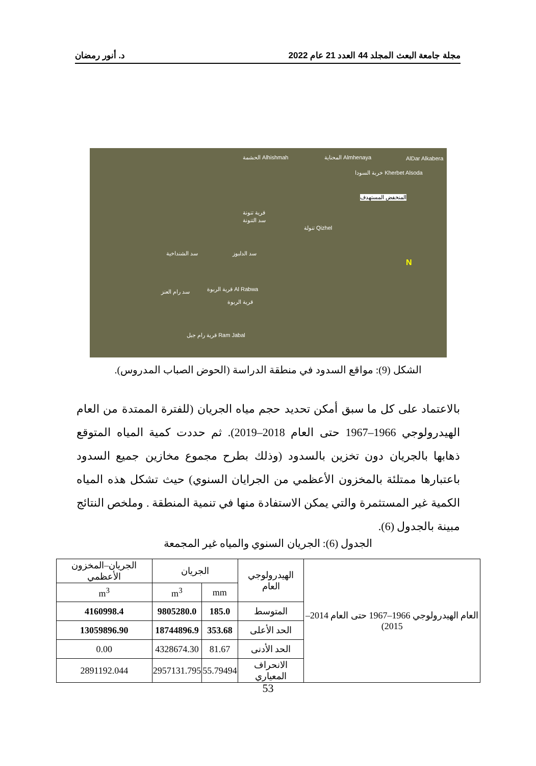مجلة جامعة البعث المجلد 44 العدد 21 عام 2022 د. أنور رمضان
Alhishmah الحشمة Almhenaya المحناية AlDar Alkabera
Kherbet Alsoda خربة السودا
المنخفض المستهدف
قرية تنونة
سد التنونة
Qizhel تنولة
سد الشنداخية سد الدلبوز
Al Rabwa قرية الربوة
قرية الربوة
سد رام العنز
Ram Jabal قرية رام جبل
N
الشكل (9): مواقع السدود في منطقة الدراسة (الحوض الصباب المدروس).
بالاعتماد على كل ما سبق أمكن تحديد حجم مياه الجريان (للفترة الممتدة من العام الهيدرولوجي 1966–1967 حتى العام 2018–2019). ثم حددت كمية المياه المتوقع ذهابها بالجريان دون تخزين بالسدود (وذلك بطرح مجموع مخازين جميع السدود باعتبارها ممتلئة بالمخزون الأعظمي من الجرايان السنوي) حيث تشكل هذه المياه الكمية غير المستثمرة والتي يمكن الاستفادة منها في تنمية المنطقة . وملخص النتائج مبينة بالجدول (6).
الجدول (6): الجريان السنوي والمياه غير المجمعة
| العام الهيدرولوجي 1966–1967 حتى العام 2014–2015) | الهيدرولوجي العام | الجريان | | الجريان–المخزون الأعظمي |
| --- | --- | --- | --- | --- |
| | | mm | m<sup>3</sup> | m<sup>3</sup> |
| | المتوسط | 185.0 | 9805280.0 | 4160998.4 |
| | الحد الأعلى | 353.68 | 18744896.9 | 13059896.90 |
| | الحد الأدنى | 81.67 | 4328674.30 | 0.00 |
| | الانحراف المعياري | 55.79494 | 2957131.795 | 2891192.044 |
53